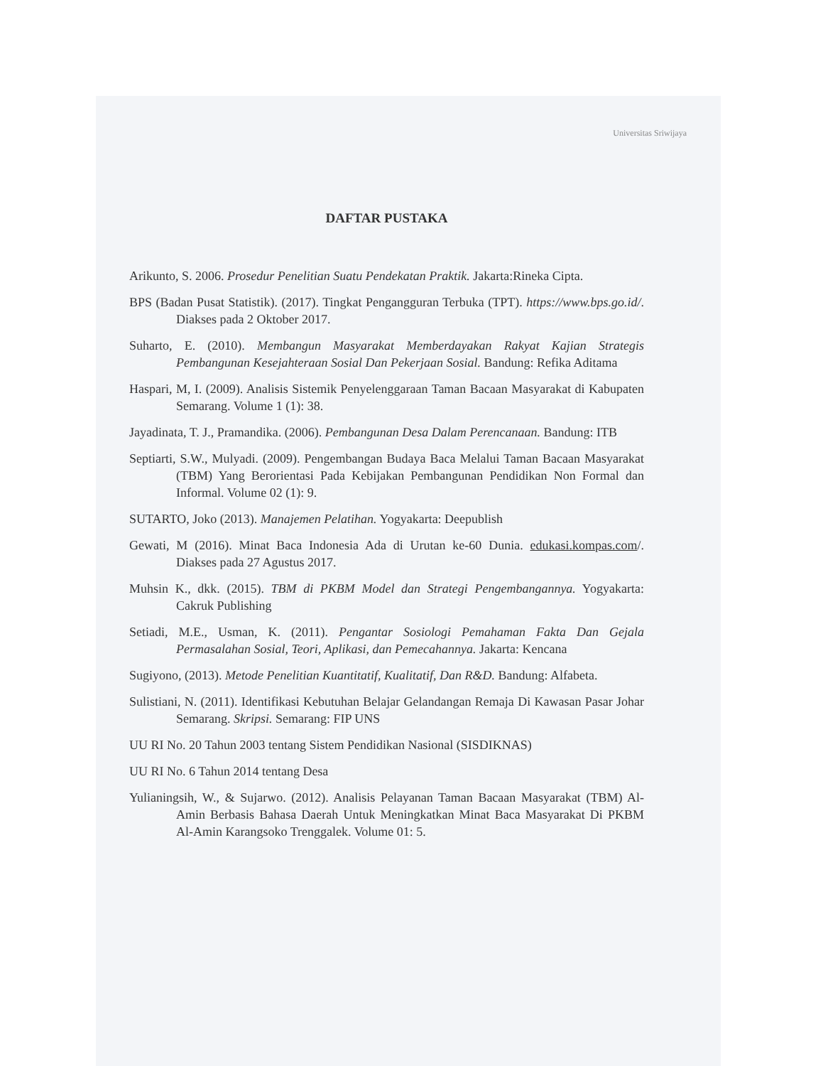Universitas Sriwijaya
DAFTAR PUSTAKA
Arikunto, S. 2006. Prosedur Penelitian Suatu Pendekatan Praktik. Jakarta:Rineka Cipta.
BPS (Badan Pusat Statistik). (2017). Tingkat Pengangguran Terbuka (TPT). https://www.bps.go.id/. Diakses pada 2 Oktober 2017.
Suharto, E. (2010). Membangun Masyarakat Memberdayakan Rakyat Kajian Strategis Pembangunan Kesejahteraan Sosial Dan Pekerjaan Sosial. Bandung: Refika Aditama
Haspari, M, I. (2009). Analisis Sistemik Penyelenggaraan Taman Bacaan Masyarakat di Kabupaten Semarang. Volume 1 (1): 38.
Jayadinata, T. J., Pramandika. (2006). Pembangunan Desa Dalam Perencanaan. Bandung: ITB
Septiarti, S.W., Mulyadi. (2009). Pengembangan Budaya Baca Melalui Taman Bacaan Masyarakat (TBM) Yang Berorientasi Pada Kebijakan Pembangunan Pendidikan Non Formal dan Informal. Volume 02 (1): 9.
SUTARTO, Joko (2013). Manajemen Pelatihan. Yogyakarta: Deepublish
Gewati, M (2016). Minat Baca Indonesia Ada di Urutan ke-60 Dunia. edukasi.kompas.com/. Diakses pada 27 Agustus 2017.
Muhsin K., dkk. (2015). TBM di PKBM Model dan Strategi Pengembangannya. Yogyakarta: Cakruk Publishing
Setiadi, M.E., Usman, K. (2011). Pengantar Sosiologi Pemahaman Fakta Dan Gejala Permasalahan Sosial, Teori, Aplikasi, dan Pemecahannya. Jakarta: Kencana
Sugiyono, (2013). Metode Penelitian Kuantitatif, Kualitatif, Dan R&D. Bandung: Alfabeta.
Sulistiani, N. (2011). Identifikasi Kebutuhan Belajar Gelandangan Remaja Di Kawasan Pasar Johar Semarang. Skripsi. Semarang: FIP UNS
UU RI No. 20 Tahun 2003 tentang Sistem Pendidikan Nasional (SISDIKNAS)
UU RI No. 6 Tahun 2014 tentang Desa
Yulianingsih, W., & Sujarwo. (2012). Analisis Pelayanan Taman Bacaan Masyarakat (TBM) Al-Amin Berbasis Bahasa Daerah Untuk Meningkatkan Minat Baca Masyarakat Di PKBM Al-Amin Karangsoko Trenggalek. Volume 01: 5.